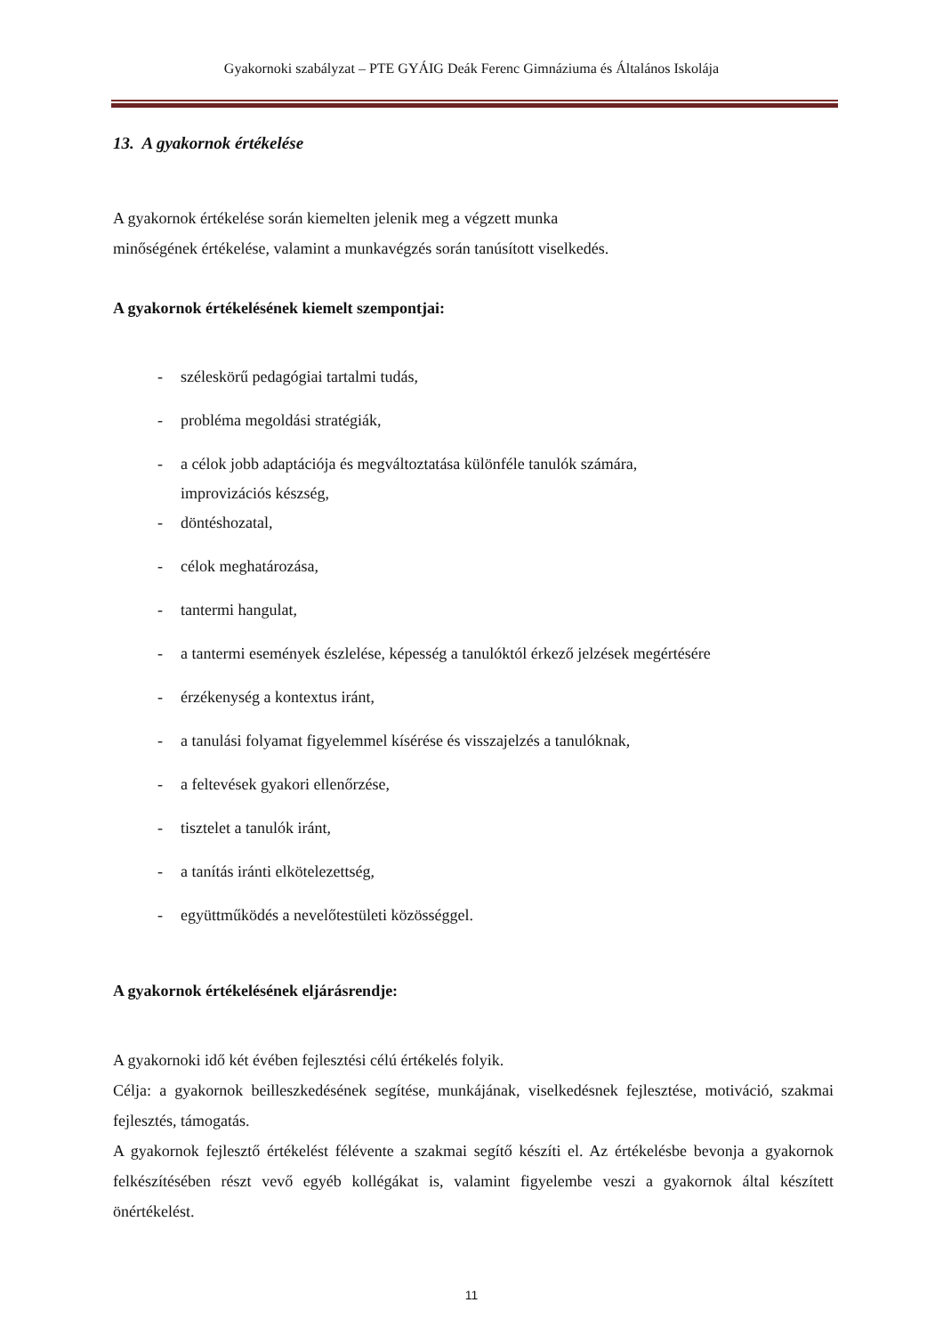Gyakornoki szabályzat – PTE GYÁIG Deák Ferenc Gimnáziuma és Általános Iskolája
13. A gyakornok értékelése
A gyakornok értékelése során kiemelten jelenik meg a végzett munka
minőségének értékelése, valamint a munkavégzés során tanúsított viselkedés.
A gyakornok értékelésének kiemelt szempontjai:
- széleskörű pedagógiai tartalmi tudás,
- probléma megoldási stratégiák,
- a célok jobb adaptációja és megváltoztatása különféle tanulók számára,
improvizációs készség,
- döntéshozatal,
- célok meghatározása,
- tantermi hangulat,
- a tantermi események észlelése, képesség a tanulóktól érkező jelzések megértésére
- érzékenység a kontextus iránt,
- a tanulási folyamat figyelemmel kísérése és visszajelzés a tanulóknak,
- a feltevések gyakori ellenőrzése,
- tisztelet a tanulók iránt,
- a tanítás iránti elkötelezettség,
- együttműködés a nevelőtestületi közösséggel.
A gyakornok értékelésének eljárásrendje:
A gyakornoki idő két évében fejlesztési célú értékelés folyik.
Célja: a gyakornok beilleszkedésének segítése, munkájának, viselkedésnek fejlesztése, motiváció, szakmai fejlesztés, támogatás.
A gyakornok fejlesztő értékelést félévente a szakmai segítő készíti el. Az értékelésbe bevonja a gyakornok felkészítésében részt vevő egyéb kollégákat is, valamint figyelembe veszi a gyakornok által készített önértékelést.
11